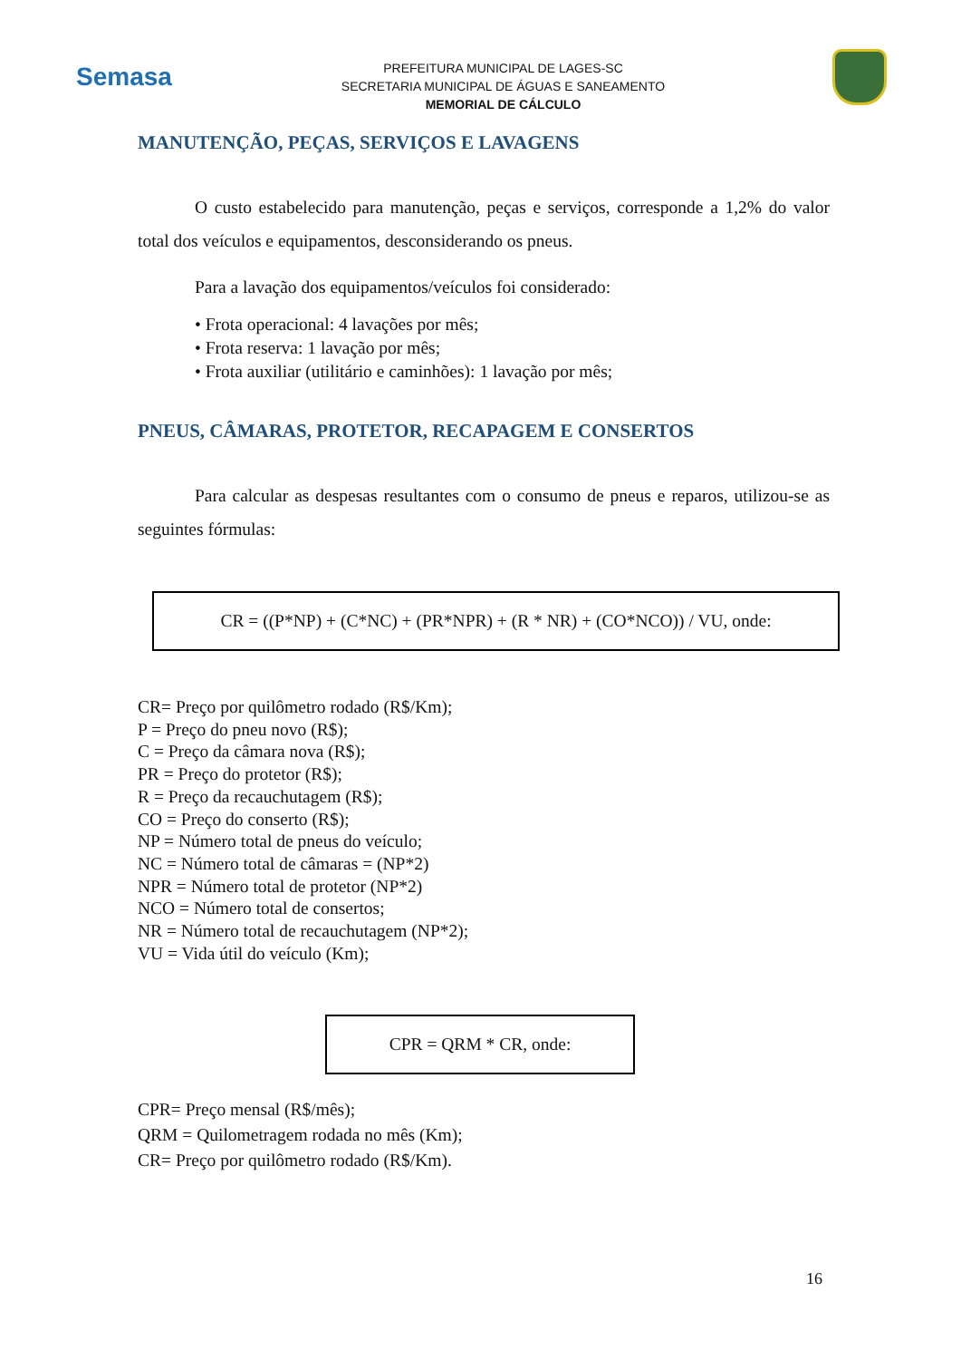Semasa
PREFEITURA MUNICIPAL DE LAGES-SC
SECRETARIA MUNICIPAL DE ÁGUAS E SANEAMENTO
MEMORIAL DE CÁLCULO
MANUTENÇÃO, PEÇAS, SERVIÇOS E LAVAGENS
O custo estabelecido para manutenção, peças e serviços, corresponde a 1,2% do valor total dos veículos e equipamentos, desconsiderando os pneus.
Para a lavação dos equipamentos/veículos foi considerado:
• Frota operacional: 4 lavações por mês;
• Frota reserva: 1 lavação por mês;
• Frota auxiliar (utilitário e caminhões): 1 lavação por mês;
PNEUS, CÂMARAS, PROTETOR, RECAPAGEM E CONSERTOS
Para calcular as despesas resultantes com o consumo de pneus e reparos, utilizou-se as seguintes fórmulas:
CR = ((P*NP) + (C*NC) + (PR*NPR) + (R * NR) + (CO*NCO)) / VU, onde:
CR= Preço por quilômetro rodado (R$/Km);
P = Preço do pneu novo (R$);
C = Preço da câmara nova (R$);
PR = Preço do protetor (R$);
R = Preço da recauchutagem (R$);
CO = Preço do conserto (R$);
NP = Número total de pneus do veículo;
NC = Número total de câmaras = (NP*2)
NPR = Número total de protetor (NP*2)
NCO = Número total de consertos;
NR = Número total de recauchutagem (NP*2);
VU = Vida útil do veículo (Km);
CPR = QRM * CR, onde:
CPR= Preço mensal (R$/mês);
QRM = Quilometragem rodada no mês (Km);
CR= Preço por quilômetro rodado (R$/Km).
16